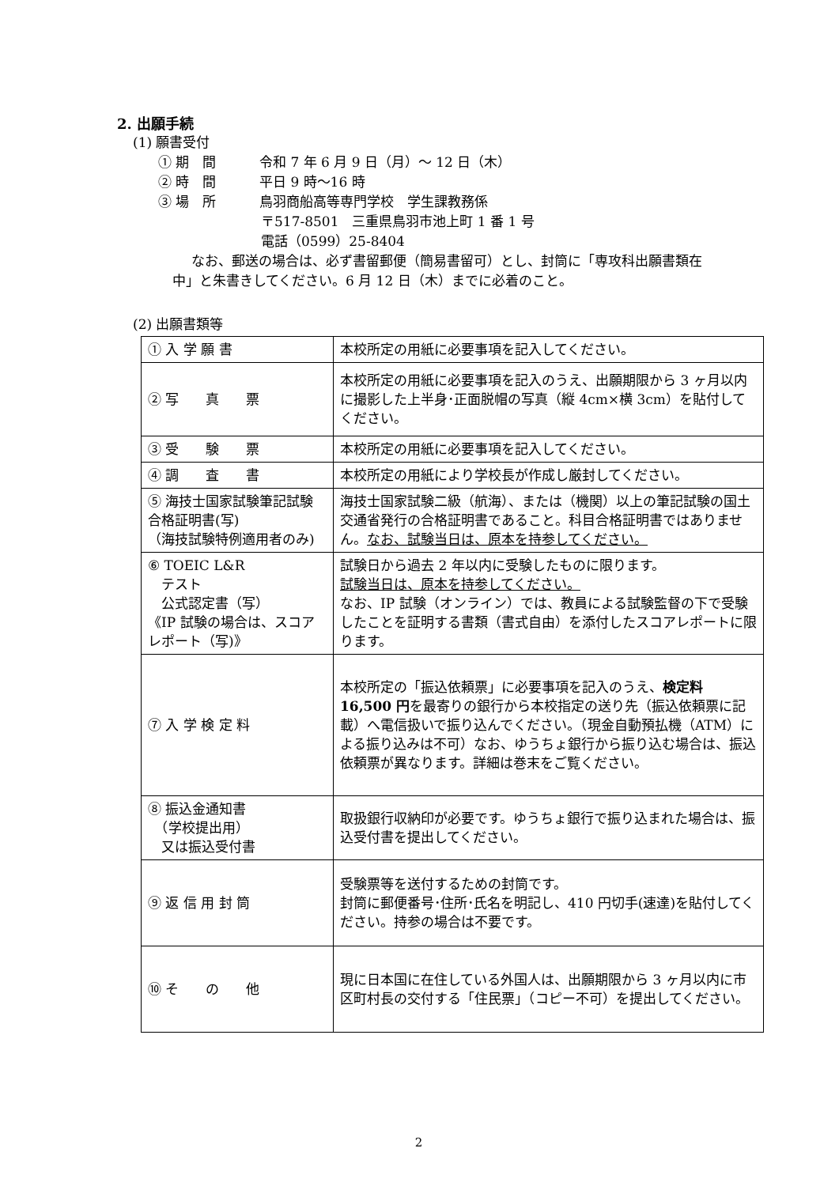2. 出願手続
(1) 願書受付
① 期　間 令和 7 年 6 月 9 日（月）～ 12 日（木）
② 時　間 平日 9 時～16 時
③ 場　所 鳥羽商船高等専門学校　学生課教務係
〒517-8501　三重県鳥羽市池上町 1 番 1 号
電話（0599）25-8404
なお、郵送の場合は、必ず書留郵便（簡易書留可）とし、封筒に「専攻科出願書類在中」と朱書きしてください。6 月 12 日（木）までに必着のこと。
(2) 出願書類等
| ① 入 学 願 書 | 本校所定の用紙に必要事項を記入してください。 |
| ② 写 真 票 | 本校所定の用紙に必要事項を記入のうえ、出願期限から 3 ヶ月以内に撮影した上半身･正面脱帽の写真（縦 4cm×横 3cm）を貼付してください。 |
| ③ 受 験 票 | 本校所定の用紙に必要事項を記入してください。 |
| ④ 調 査 書 | 本校所定の用紙により学校長が作成し厳封してください。 |
| ⑤ 海技士国家試験筆記試験合格証明書(写) （海技試験特例適用者のみ) | 海技士国家試験二級（航海）、または（機関）以上の筆記試験の国土交通省発行の合格証明書であること。科目合格証明書ではありません。 なお、試験当日は、原本を持参してください。 |
| ⑥ TOEIC L&R テスト 公式認定書（写） 《IP 試験の場合は、スコアレポート（写)》 | 試験日から過去 2 年以内に受験したものに限ります。 試験当日は、原本を持参してください。 なお、IP 試験（オンライン）では、教員による試験監督の下で受験したことを証明する書類（書式自由）を添付したスコアレポートに限ります。 |
| ⑦ 入 学 検 定 料 | 本校所定の「振込依頼票」に必要事項を記入のうえ、 検定料 16,500 円 を最寄りの銀行から本校指定の送り先（振込依頼票に記載）へ電信扱いで振り込んでください。（現金自動預払機（ATM）による振り込みは不可）なお、ゆうちょ銀行から振り込む場合は、振込依頼票が異なります。詳細は巻末をご覧ください。 |
| ⑧ 振込金通知書 （学校提出用） 又は振込受付書 | 取扱銀行収納印が必要です。ゆうちょ銀行で振り込まれた場合は、振込受付書を提出してください。 |
| ⑨ 返 信 用 封 筒 | 受験票等を送付するための封筒です。 封筒に郵便番号･住所･氏名を明記し、410 円切手(速達)を貼付してください。持参の場合は不要です。 |
| ⑩ そ の 他 | 現に日本国に在住している外国人は、出願期限から 3 ヶ月以内に市区町村長の交付する「住民票」（コピー不可）を提出してください。 |
2